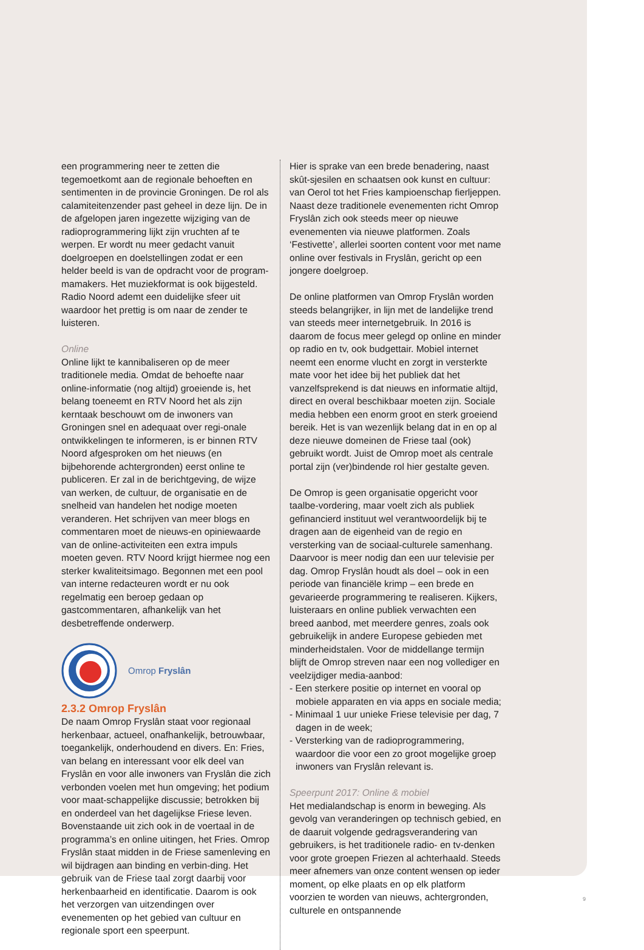een programmering neer te zetten die tegemoetkomt aan de regionale behoeften en sentimenten in de provincie Groningen. De rol als calamiteitenzender past geheel in deze lijn. De in de afgelopen jaren ingezette wijziging van de radioprogrammering lijkt zijn vruchten af te werpen. Er wordt nu meer gedacht vanuit doelgroepen en doelstellingen zodat er een helder beeld is van de opdracht voor de program-mamakers. Het muziekformat is ook bijgesteld. Radio Noord ademt een duidelijke sfeer uit waardoor het prettig is om naar de zender te luisteren.
Online
Online lijkt te kannibaliseren op de meer traditionele media. Omdat de behoefte naar online-informatie (nog altijd) groeiende is, het belang toeneemt en RTV Noord het als zijn kerntaak beschouwt om de inwoners van Groningen snel en adequaat over regi-onale ontwikkelingen te informeren, is er binnen RTV Noord afgesproken om het nieuws (en bijbehorende achtergronden) eerst online te publiceren. Er zal in de berichtgeving, de wijze van werken, de cultuur, de organisatie en de snelheid van handelen het nodige moeten veranderen. Het schrijven van meer blogs en commentaren moet de nieuws-en opiniewaarde van de online-activiteiten een extra impuls moeten geven. RTV Noord krijgt hiermee nog een sterker kwaliteitsimago. Begonnen met een pool van interne redacteuren wordt er nu ook regelmatig een beroep gedaan op gastcommentaren, afhankelijk van het desbetreffende onderwerp.
Omrop Fryslân
2.3.2 Omrop Fryslân
De naam Omrop Fryslân staat voor regionaal herkenbaar, actueel, onafhankelijk, betrouwbaar, toegankelijk, onderhoudend en divers. En: Fries, van belang en interessant voor elk deel van Fryslân en voor alle inwoners van Fryslân die zich verbonden voelen met hun omgeving; het podium voor maat-schappelijke discussie; betrokken bij en onderdeel van het dagelijkse Friese leven. Bovenstaande uit zich ook in de voertaal in de programma’s en online uitingen, het Fries. Omrop Fryslân staat midden in de Friese samenleving en wil bijdragen aan binding en verbin-ding. Het gebruik van de Friese taal zorgt daarbij voor herkenbaarheid en identificatie. Daarom is ook het verzorgen van uitzendingen over evenementen op het gebied van cultuur en regionale sport een speerpunt.
Hier is sprake van een brede benadering, naast skût-sjesilen en schaatsen ook kunst en cultuur: van Oerol tot het Fries kampioenschap fierljeppen. Naast deze traditionele evenementen richt Omrop Fryslân zich ook steeds meer op nieuwe evenementen via nieuwe platformen. Zoals ‘Festivette’, allerlei soorten content voor met name online over festivals in Fryslân, gericht op een jongere doelgroep.
De online platformen van Omrop Fryslân worden steeds belangrijker, in lijn met de landelijke trend van steeds meer internetgebruik. In 2016 is daarom de focus meer gelegd op online en minder op radio en tv, ook budgettair. Mobiel internet neemt een enorme vlucht en zorgt in versterkte mate voor het idee bij het publiek dat het vanzelfsprekend is dat nieuws en informatie altijd, direct en overal beschikbaar moeten zijn. Sociale media hebben een enorm groot en sterk groeiend bereik. Het is van wezenlijk belang dat in en op al deze nieuwe domeinen de Friese taal (ook) gebruikt wordt. Juist de Omrop moet als centrale portal zijn (ver)bindende rol hier gestalte geven.
De Omrop is geen organisatie opgericht voor taalbe-vordering, maar voelt zich als publiek gefinancierd instituut wel verantwoordelijk bij te dragen aan de eigenheid van de regio en versterking van de sociaal-culturele samenhang. Daarvoor is meer nodig dan een uur televisie per dag. Omrop Fryslân houdt als doel – ook in een periode van financiële krimp – een brede en gevarieerde programmering te realiseren. Kijkers, luisteraars en online publiek verwachten een breed aanbod, met meerdere genres, zoals ook gebruikelijk in andere Europese gebieden met minderheidstalen. Voor de middellange termijn blijft de Omrop streven naar een nog vollediger en veelzijdiger media-aanbod:
- Een sterkere positie op internet en vooral op mobiele apparaten en via apps en sociale media;
- Minimaal 1 uur unieke Friese televisie per dag, 7 dagen in de week;
- Versterking van de radioprogrammering, waardoor die voor een zo groot mogelijke groep inwoners van Fryslân relevant is.
Speerpunt 2017: Online & mobiel
Het medialandschap is enorm in beweging. Als gevolg van veranderingen op technisch gebied, en de daaruit volgende gedragsverandering van gebruikers, is het traditionele radio- en tv-denken voor grote groepen Friezen al achterhaald. Steeds meer afnemers van onze content wensen op ieder moment, op elke plaats en op elk platform voorzien te worden van nieuws, achtergronden, culturele en ontspannende
9